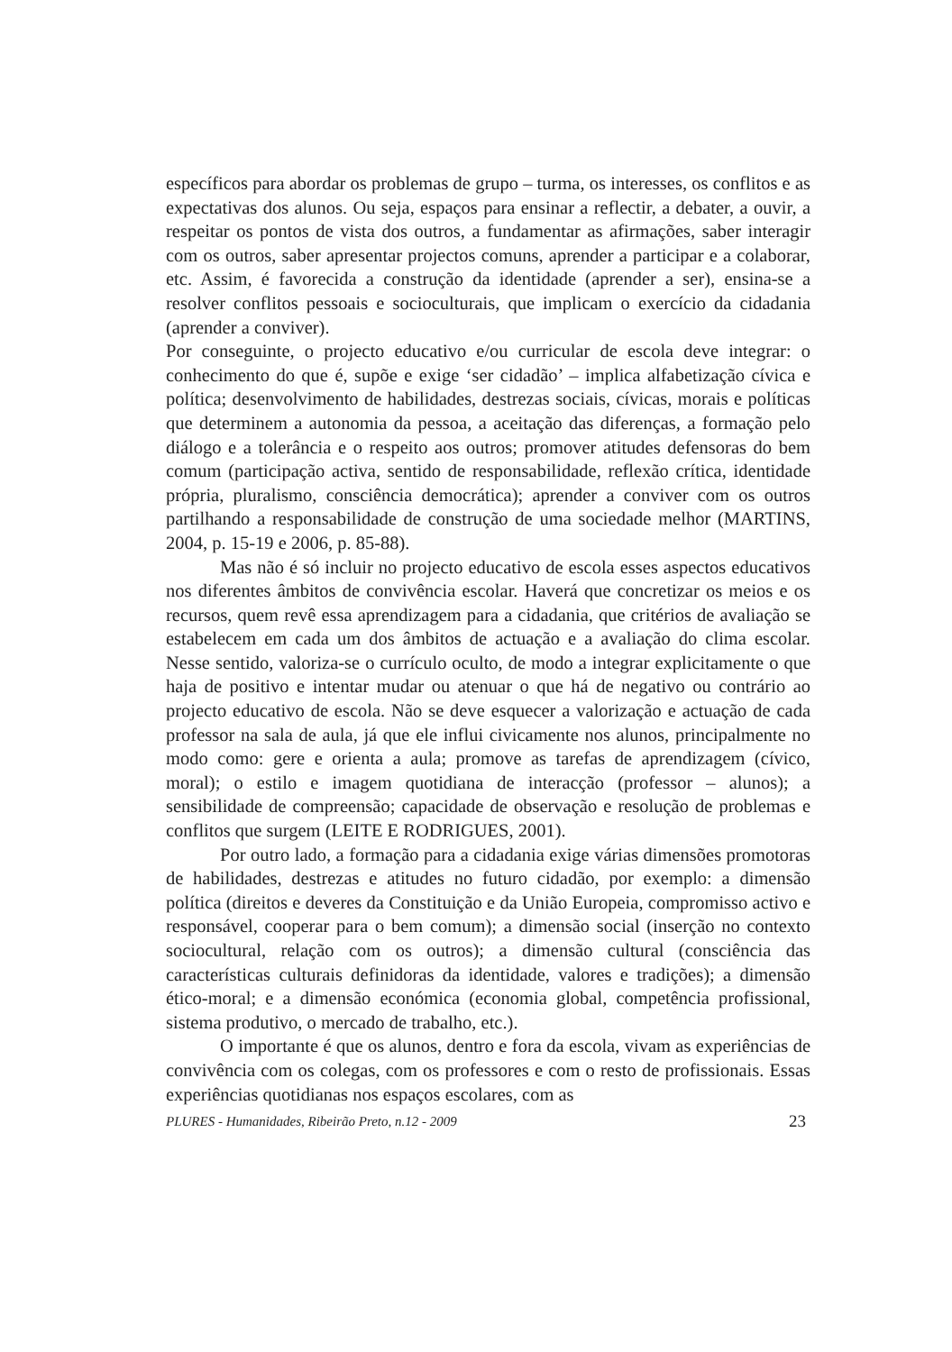específicos para abordar os problemas de grupo – turma, os interesses, os conflitos e as expectativas dos alunos. Ou seja, espaços para ensinar a reflectir, a debater, a ouvir, a respeitar os pontos de vista dos outros, a fundamentar as afirmações, saber interagir com os outros, saber apresentar projectos comuns, aprender a participar e a colaborar, etc. Assim, é favorecida a construção da identidade (aprender a ser), ensina-se a resolver conflitos pessoais e socioculturais, que implicam o exercício da cidadania (aprender a conviver).
Por conseguinte, o projecto educativo e/ou curricular de escola deve integrar: o conhecimento do que é, supõe e exige ‘ser cidadão’ – implica alfabetização cívica e política; desenvolvimento de habilidades, destrezas sociais, cívicas, morais e políticas que determinem a autonomia da pessoa, a aceitação das diferenças, a formação pelo diálogo e a tolerância e o respeito aos outros; promover atitudes defensoras do bem comum (participação activa, sentido de responsabilidade, reflexão crítica, identidade própria, pluralismo, consciência democrática); aprender a conviver com os outros partilhando a responsabilidade de construção de uma sociedade melhor (MARTINS, 2004, p. 15-19 e 2006, p. 85-88).
Mas não é só incluir no projecto educativo de escola esses aspectos educativos nos diferentes âmbitos de convivência escolar. Haverá que concretizar os meios e os recursos, quem revê essa aprendizagem para a cidadania, que critérios de avaliação se estabelecem em cada um dos âmbitos de actuação e a avaliação do clima escolar. Nesse sentido, valoriza-se o currículo oculto, de modo a integrar explicitamente o que haja de positivo e intentar mudar ou atenuar o que há de negativo ou contrário ao projecto educativo de escola. Não se deve esquecer a valorização e actuação de cada professor na sala de aula, já que ele influi civicamente nos alunos, principalmente no modo como: gere e orienta a aula; promove as tarefas de aprendizagem (cívico, moral); o estilo e imagem quotidiana de interacção (professor – alunos); a sensibilidade de compreensão; capacidade de observação e resolução de problemas e conflitos que surgem (LEITE E RODRIGUES, 2001).
Por outro lado, a formação para a cidadania exige várias dimensões promotoras de habilidades, destrezas e atitudes no futuro cidadão, por exemplo: a dimensão política (direitos e deveres da Constituição e da União Europeia, compromisso activo e responsável, cooperar para o bem comum); a dimensão social (inserção no contexto sociocultural, relação com os outros); a dimensão cultural (consciência das características culturais definidoras da identidade, valores e tradições); a dimensão ético-moral; e a dimensão económica (economia global, competência profissional, sistema produtivo, o mercado de trabalho, etc.).
O importante é que os alunos, dentro e fora da escola, vivam as experiências de convivência com os colegas, com os professores e com o resto de profissionais. Essas experiências quotidianas nos espaços escolares, com as
PLURES - Humanidades, Ribeirão Preto, n.12 - 2009 23